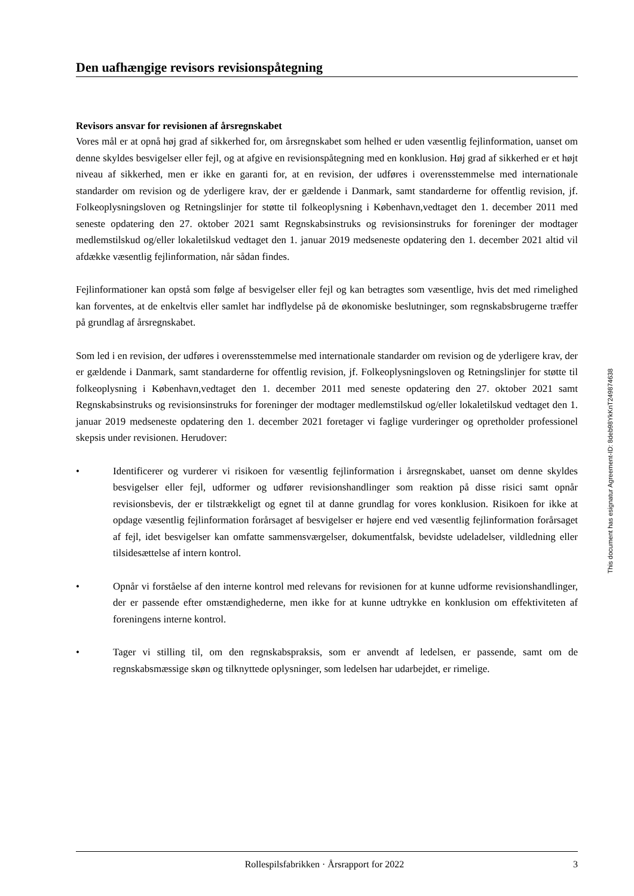Den uafhængige revisors revisionspåtegning
Revisors ansvar for revisionen af årsregnskabet
Vores mål er at opnå høj grad af sikkerhed for, om årsregnskabet som helhed er uden væsentlig fejlinformation, uanset om denne skyldes besvigelser eller fejl, og at afgive en revisionspåtegning med en konklusion. Høj grad af sikkerhed er et højt niveau af sikkerhed, men er ikke en garanti for, at en revision, der udføres i overensstemmelse med internationale standarder om revision og de yderligere krav, der er gældende i Danmark, samt standarderne for offentlig revision, jf. Folkeoplysningsloven og Retningslinjer for støtte til folkeoplysning i København,vedtaget den 1. december 2011 med seneste opdatering den 27. oktober 2021 samt Regnskabsinstruks og revisionsinstruks for foreninger der modtager medlemstilskud og/eller lokaletilskud vedtaget den 1. januar 2019 medseneste opdatering den 1. december 2021 altid vil afdække væsentlig fejlinformation, når sådan findes.
Fejlinformationer kan opstå som følge af besvigelser eller fejl og kan betragtes som væsentlige, hvis det med rimelighed kan forventes, at de enkeltvis eller samlet har indflydelse på de økonomiske beslutninger, som regnskabsbrugerne træffer på grundlag af årsregnskabet.
Som led i en revision, der udføres i overensstemmelse med internationale standarder om revision og de yderligere krav, der er gældende i Danmark, samt standarderne for offentlig revision, jf. Folkeoplysningsloven og Retningslinjer for støtte til folkeoplysning i København,vedtaget den 1. december 2011 med seneste opdatering den 27. oktober 2021 samt Regnskabsinstruks og revisionsinstruks for foreninger der modtager medlemstilskud og/eller lokaletilskud vedtaget den 1. januar 2019 medseneste opdatering den 1. december 2021 foretager vi faglige vurderinger og opretholder professionel skepsis under revisionen. Herudover:
• Identificerer og vurderer vi risikoen for væsentlig fejlinformation i årsregnskabet, uanset om denne skyldes besvigelser eller fejl, udformer og udfører revisionshandlinger som reaktion på disse risici samt opnår revisionsbevis, der er tilstrækkeligt og egnet til at danne grundlag for vores konklusion. Risikoen for ikke at opdage væsentlig fejlinformation forårsaget af besvigelser er højere end ved væsentlig fejlinformation forårsaget af fejl, idet besvigelser kan omfatte sammensværgelser, dokumentfalsk, bevidste udeladelser, vildledning eller tilsidesættelse af intern kontrol.
• Opnår vi forståelse af den interne kontrol med relevans for revisionen for at kunne udforme revisionshandlinger, der er passende efter omstændighederne, men ikke for at kunne udtrykke en konklusion om effektiviteten af foreningens interne kontrol.
• Tager vi stilling til, om den regnskabspraksis, som er anvendt af ledelsen, er passende, samt om de regnskabsmæssige skøn og tilknyttede oplysninger, som ledelsen har udarbejdet, er rimelige.
This document has esignatur Agreement-ID: 8deb98YkKnT249874638
Rollespilsfabrikken · Årsrapport for 2022 3